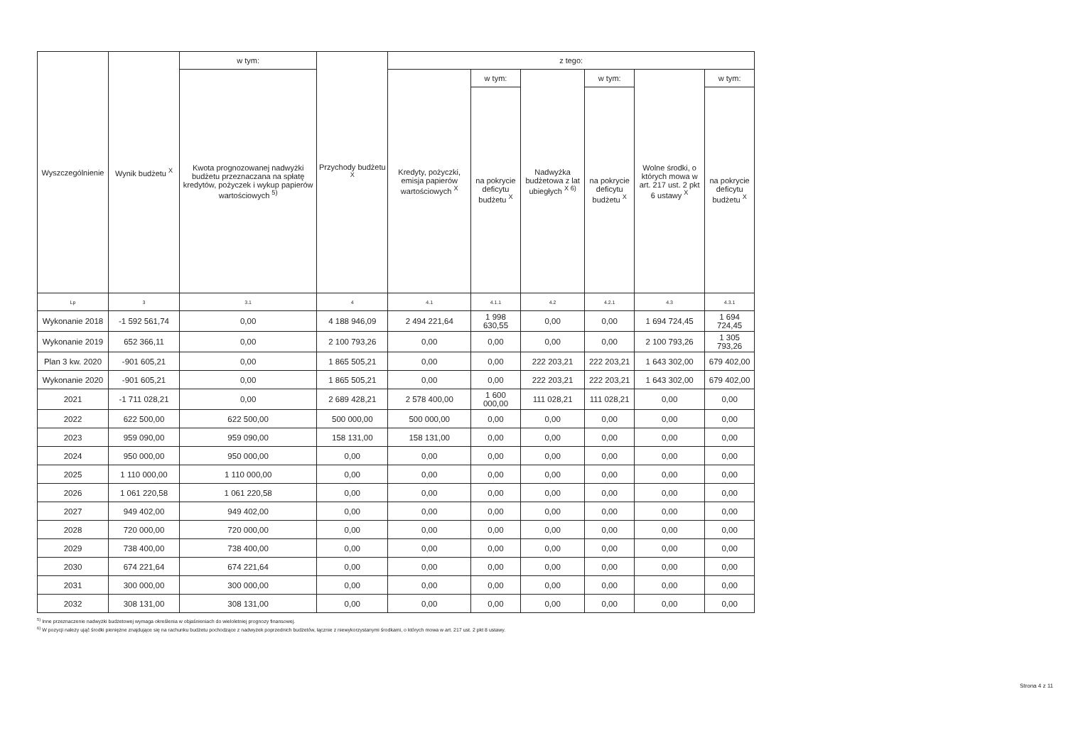| Wyszczególnienie | Wynik budżetu <sup>X</sup> | w tym: | Przychody budżetu <sup>X</sup> | z tego: | | | | | |
| --- | --- | --- | --- | --- | --- | --- | --- | --- | --- |
| | | Kwota prognozowanej nadwyżki budżetu przeznaczana na spłatę kredytów, pożyczek i wykup papierów wartościowych <sup>5)</sup> | | Kredyty, pożyczki, emisja papierów wartościowych <sup>X</sup> | w tym: | Nadwyżka budżetowa z lat ubiegłych <sup>X 6)</sup> | w tym: | Wolne środki, o których mowa w art. 217 ust. 2 pkt 6 ustawy <sup>X</sup> | w tym: |
| | | | | | na pokrycie deficytu budżetu <sup>X</sup> | | na pokrycie deficytu budżetu <sup>X</sup> | | na pokrycie deficytu budżetu <sup>X</sup> |
| Lp | 3 | 3.1 | 4 | 4.1 | 4.1.1 | 4.2 | 4.2.1 | 4.3 | 4.3.1 |
| Wykonanie 2018 | -1 592 561,74 | 0,00 | 4 188 946,09 | 2 494 221,64 | 1 998 630,55 | 0,00 | 0,00 | 1 694 724,45 | 1 694 724,45 |
| Wykonanie 2019 | 652 366,11 | 0,00 | 2 100 793,26 | 0,00 | 0,00 | 0,00 | 0,00 | 2 100 793,26 | 1 305 793,26 |
| Plan 3 kw. 2020 | -901 605,21 | 0,00 | 1 865 505,21 | 0,00 | 0,00 | 222 203,21 | 222 203,21 | 1 643 302,00 | 679 402,00 |
| Wykonanie 2020 | -901 605,21 | 0,00 | 1 865 505,21 | 0,00 | 0,00 | 222 203,21 | 222 203,21 | 1 643 302,00 | 679 402,00 |
| 2021 | -1 711 028,21 | 0,00 | 2 689 428,21 | 2 578 400,00 | 1 600 000,00 | 111 028,21 | 111 028,21 | 0,00 | 0,00 |
| 2022 | 622 500,00 | 622 500,00 | 500 000,00 | 500 000,00 | 0,00 | 0,00 | 0,00 | 0,00 | 0,00 |
| 2023 | 959 090,00 | 959 090,00 | 158 131,00 | 158 131,00 | 0,00 | 0,00 | 0,00 | 0,00 | 0,00 |
| 2024 | 950 000,00 | 950 000,00 | 0,00 | 0,00 | 0,00 | 0,00 | 0,00 | 0,00 | 0,00 |
| 2025 | 1 110 000,00 | 1 110 000,00 | 0,00 | 0,00 | 0,00 | 0,00 | 0,00 | 0,00 | 0,00 |
| 2026 | 1 061 220,58 | 1 061 220,58 | 0,00 | 0,00 | 0,00 | 0,00 | 0,00 | 0,00 | 0,00 |
| 2027 | 949 402,00 | 949 402,00 | 0,00 | 0,00 | 0,00 | 0,00 | 0,00 | 0,00 | 0,00 |
| 2028 | 720 000,00 | 720 000,00 | 0,00 | 0,00 | 0,00 | 0,00 | 0,00 | 0,00 | 0,00 |
| 2029 | 738 400,00 | 738 400,00 | 0,00 | 0,00 | 0,00 | 0,00 | 0,00 | 0,00 | 0,00 |
| 2030 | 674 221,64 | 674 221,64 | 0,00 | 0,00 | 0,00 | 0,00 | 0,00 | 0,00 | 0,00 |
| 2031 | 300 000,00 | 300 000,00 | 0,00 | 0,00 | 0,00 | 0,00 | 0,00 | 0,00 | 0,00 |
| 2032 | 308 131,00 | 308 131,00 | 0,00 | 0,00 | 0,00 | 0,00 | 0,00 | 0,00 | 0,00 |
<sup>5)</sup> Inne przeznaczenie nadwyżki budżetowej wymaga określenia w objaśnieniach do wieloletniej prognozy finansowej.
<sup>6)</sup> W pozycji należy ująć środki pieniężne znajdujące się na rachunku budżetu pochodzące z nadwyżek poprzednich budżetów, łącznie z niewykorzystanymi środkami, o których mowa w art. 217 ust. 2 pkt 8 ustawy.
Strona 4 z 11